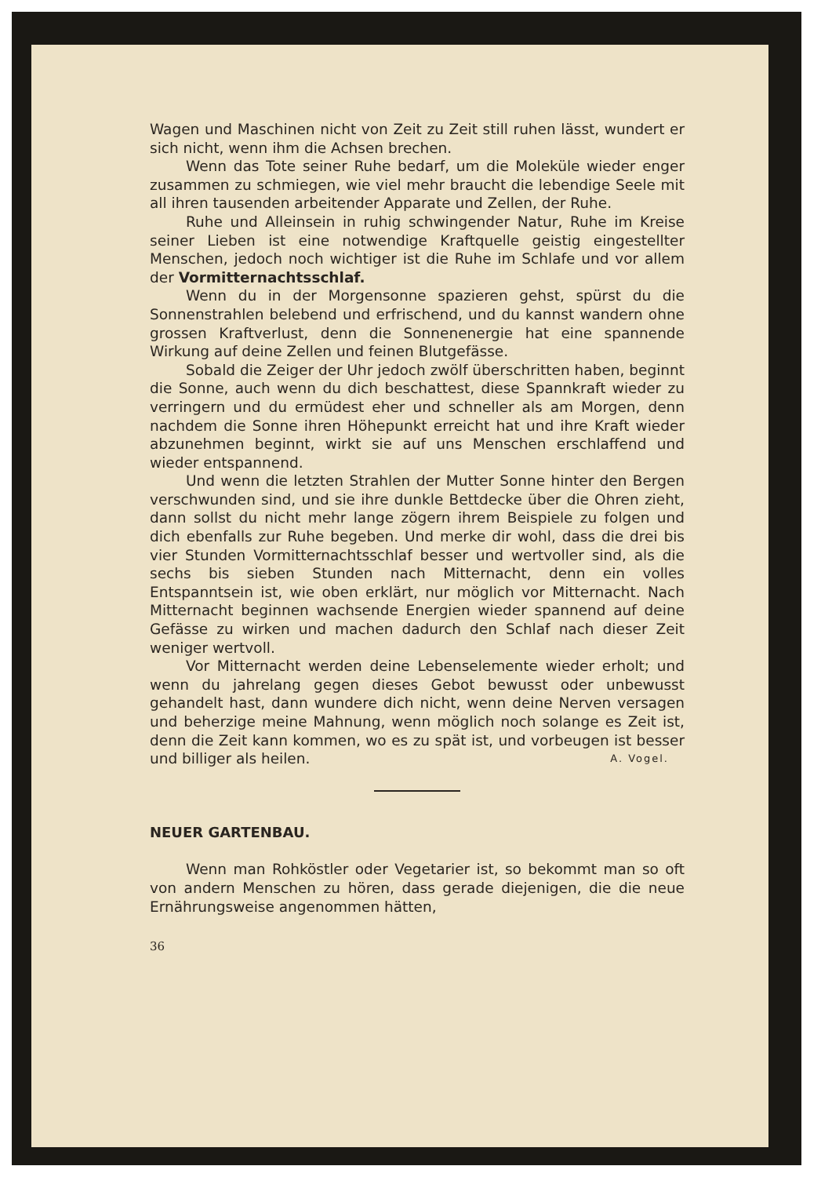Wagen und Maschinen nicht von Zeit zu Zeit still ruhen lässt, wundert er sich nicht, wenn ihm die Achsen brechen.
Wenn das Tote seiner Ruhe bedarf, um die Moleküle wieder enger zusammen zu schmiegen, wie viel mehr braucht die lebendige Seele mit all ihren tausenden arbeitender Apparate und Zellen, der Ruhe.
Ruhe und Alleinsein in ruhig schwingender Natur, Ruhe im Kreise seiner Lieben ist eine notwendige Kraftquelle geistig eingestellter Menschen, jedoch noch wichtiger ist die Ruhe im Schlafe und vor allem der Vormitternachtsschlaf.
Wenn du in der Morgensonne spazieren gehst, spürst du die Sonnenstrahlen belebend und erfrischend, und du kannst wandern ohne grossen Kraftverlust, denn die Sonnenenergie hat eine spannende Wirkung auf deine Zellen und feinen Blutgefässe.
Sobald die Zeiger der Uhr jedoch zwölf überschritten haben, beginnt die Sonne, auch wenn du dich beschattest, diese Spannkraft wieder zu verringern und du ermüdest eher und schneller als am Morgen, denn nachdem die Sonne ihren Höhepunkt erreicht hat und ihre Kraft wieder abzunehmen beginnt, wirkt sie auf uns Menschen erschlaffend und wieder entspannend.
Und wenn die letzten Strahlen der Mutter Sonne hinter den Bergen verschwunden sind, und sie ihre dunkle Bettdecke über die Ohren zieht, dann sollst du nicht mehr lange zögern ihrem Beispiele zu folgen und dich ebenfalls zur Ruhe begeben. Und merke dir wohl, dass die drei bis vier Stunden Vormitternachtsschlaf besser und wertvoller sind, als die sechs bis sieben Stunden nach Mitternacht, denn ein volles Entspanntsein ist, wie oben erklärt, nur möglich vor Mitternacht. Nach Mitternacht beginnen wachsende Energien wieder spannend auf deine Gefässe zu wirken und machen dadurch den Schlaf nach dieser Zeit weniger wertvoll.
Vor Mitternacht werden deine Lebenselemente wieder erholt; und wenn du jahrelang gegen dieses Gebot bewusst oder unbewusst gehandelt hast, dann wundere dich nicht, wenn deine Nerven versagen und beherzige meine Mahnung, wenn möglich noch solange es Zeit ist, denn die Zeit kann kommen, wo es zu spät ist, und vorbeugen ist besser und billiger als heilen. A. Vogel.
NEUER GARTENBAU.
Wenn man Rohköstler oder Vegetarier ist, so bekommt man so oft von andern Menschen zu hören, dass gerade diejenigen, die die neue Ernährungsweise angenommen hätten,
36